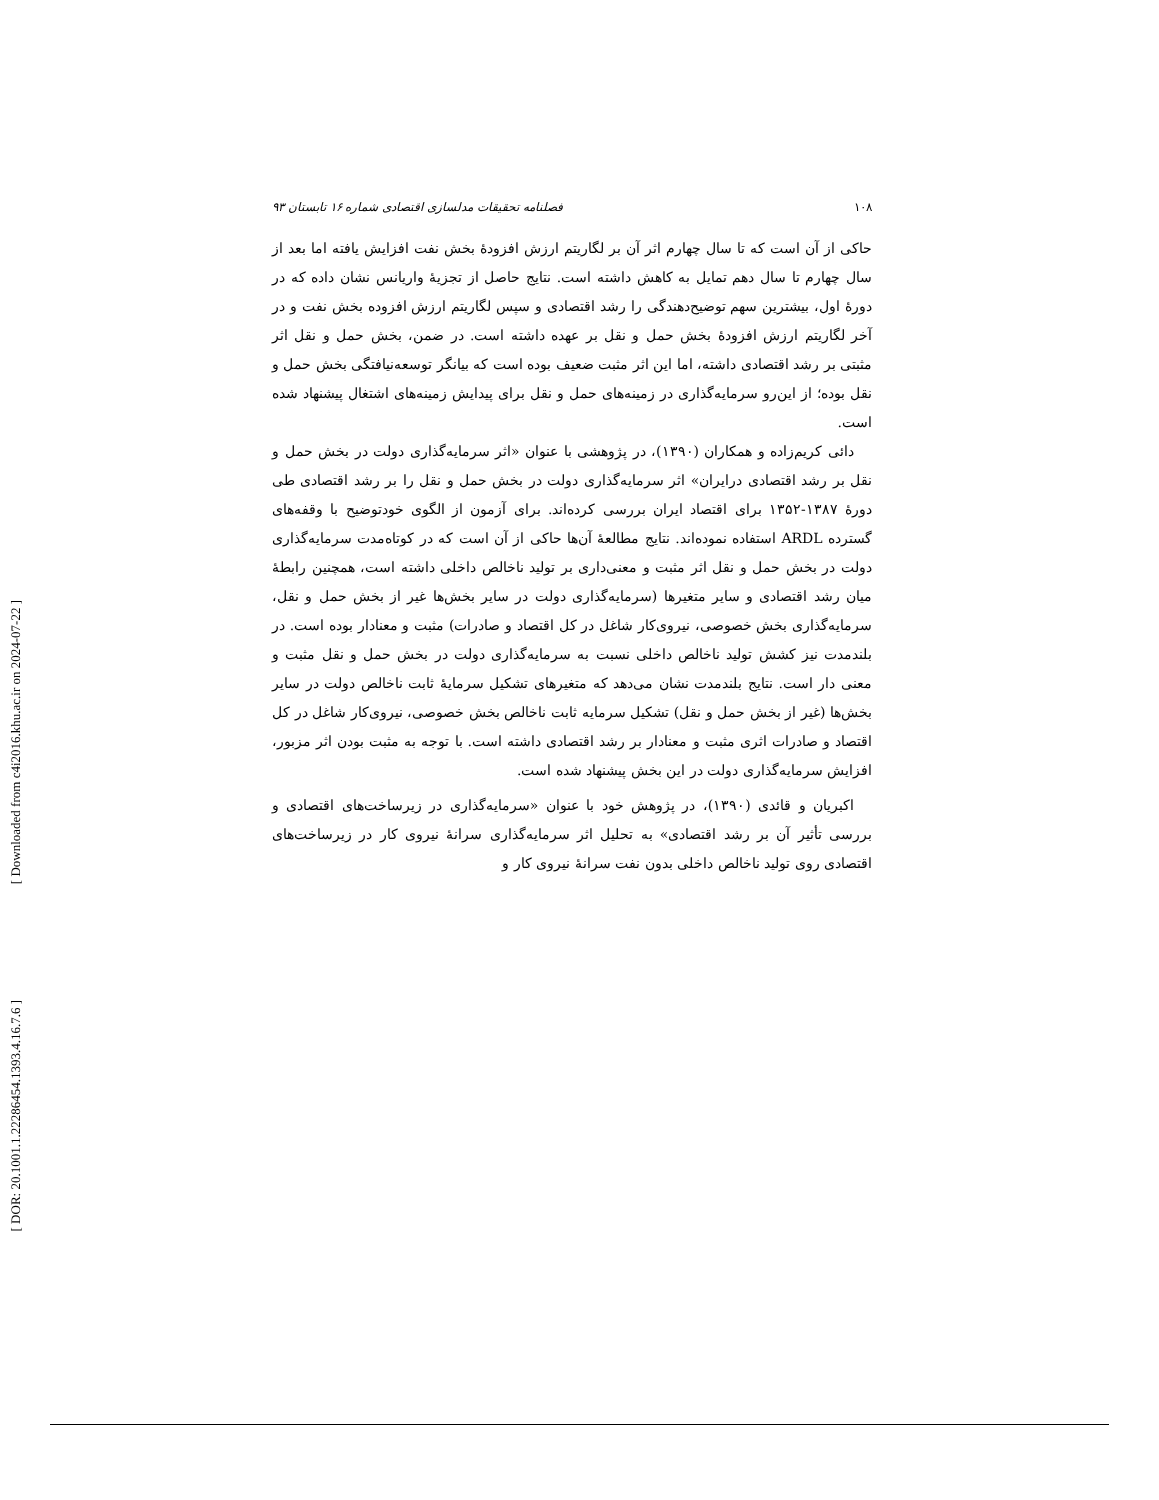[ Downloaded from c4i2016.khu.ac.ir on 2024-07-22 ]
[ DOR: 20.1001.1.22286454.1393.4.16.7.6 ]
۱۰۸ فصلنامه تحقیقات مدلسازی اقتصادی شماره ۱۶ تابستان ۹۳
حاکی از آن است که تا سال چهارم اثر آن بر لگاریتم ارزش افزودهٔ بخش نفت افزایش یافته اما بعد از سال چهارم تا سال دهم تمایل به کاهش داشته است. نتایج حاصل از تجزیهٔ واریانس نشان داده که در دورهٔ اول، بیشترین سهم توضیح‌دهندگی را رشد اقتصادی و سپس لگاریتم ارزش افزوده بخش نفت و در آخر لگاریتم ارزش افزودهٔ بخش حمل و نقل بر عهده داشته است. در ضمن، بخش حمل و نقل اثر مثبتی بر رشد اقتصادی داشته، اما این اثر مثبت ضعیف بوده است که بیانگر توسعه‌نیافتگی بخش حمل و نقل بوده؛ از این‌رو سرمایه‌گذاری در زمینه‌های حمل و نقل برای پیدایش زمینه‌های اشتغال پیشنهاد شده است.
دائی کریم‌زاده و همکاران (۱۳۹۰)، در پژوهشی با عنوان «اثر سرمایه‌گذاری دولت در بخش حمل و نقل بر رشد اقتصادی درایران» اثر سرمایه‌گذاری دولت در بخش حمل و نقل را بر رشد اقتصادی طی دورهٔ ۱۳۸۷-۱۳۵۲ برای اقتصاد ایران بررسی کرده‌اند. برای آزمون از الگوی خودتوضیح با وقفه‌های گسترده ARDL استفاده نموده‌اند. نتایج مطالعهٔ آن‌ها حاکی از آن است که در کوتاه‌مدت سرمایه‌گذاری دولت در بخش حمل و نقل اثر مثبت و معنی‌داری بر تولید ناخالص داخلی داشته است، همچنین رابطهٔ میان رشد اقتصادی و سایر متغیرها (سرمایه‌گذاری دولت در سایر بخش‌ها غیر از بخش حمل و نقل، سرمایه‌گذاری بخش خصوصی، نیروی‌کار شاغل در کل اقتصاد و صادرات) مثبت و معنادار بوده است. در بلندمدت نیز کشش تولید ناخالص داخلی نسبت به سرمایه‌گذاری دولت در بخش حمل و نقل مثبت و معنی دار است. نتایج بلندمدت نشان می‌دهد که متغیرهای تشکیل سرمایهٔ ثابت ناخالص دولت در سایر بخش‌ها (غیر از بخش حمل و نقل) تشکیل سرمایه ثابت ناخالص بخش خصوصی، نیروی‌کار شاغل در کل اقتصاد و صادرات اثری مثبت و معنادار بر رشد اقتصادی داشته است. با توجه به مثبت بودن اثر مزبور، افزایش سرمایه‌گذاری دولت در این بخش پیشنهاد شده است.
اکبریان و قائدی (۱۳۹۰)، در پژوهش خود با عنوان «سرمایه‌گذاری در زیرساخت‌های اقتصادی و بررسی تأثیر آن بر رشد اقتصادی» به تحلیل اثر سرمایه‌گذاری سرانهٔ نیروی کار در زیرساخت‌های اقتصادی روی تولید ناخالص داخلی بدون نفت سرانهٔ نیروی کار و